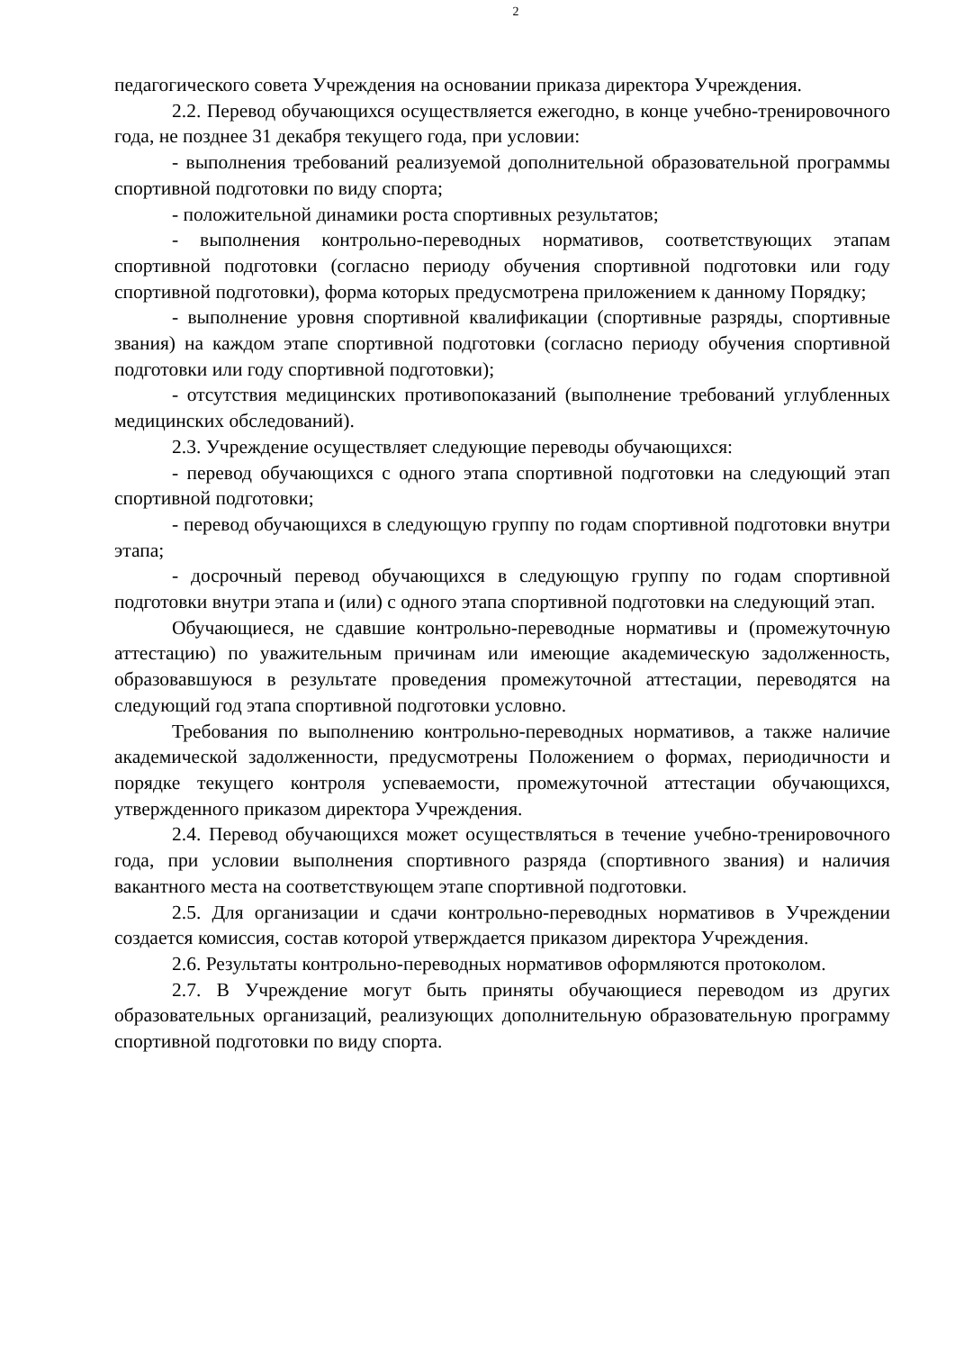2
педагогического совета Учреждения на основании приказа директора Учреждения.
2.2. Перевод обучающихся осуществляется ежегодно, в конце учебно-тренировочного года, не позднее 31 декабря текущего года, при условии:
- выполнения требований реализуемой дополнительной образовательной программы спортивной подготовки по виду спорта;
- положительной динамики роста спортивных результатов;
- выполнения контрольно-переводных нормативов, соответствующих этапам спортивной подготовки (согласно периоду обучения спортивной подготовки или году спортивной подготовки), форма которых предусмотрена приложением к данному Порядку;
- выполнение уровня спортивной квалификации (спортивные разряды, спортивные звания) на каждом этапе спортивной подготовки (согласно периоду обучения спортивной подготовки или году спортивной подготовки);
- отсутствия медицинских противопоказаний (выполнение требований углубленных медицинских обследований).
2.3. Учреждение осуществляет следующие переводы обучающихся:
- перевод обучающихся с одного этапа спортивной подготовки на следующий этап спортивной подготовки;
- перевод обучающихся в следующую группу по годам спортивной подготовки внутри этапа;
- досрочный перевод обучающихся в следующую группу по годам спортивной подготовки внутри этапа и (или) с одного этапа спортивной подготовки на следующий этап.
Обучающиеся, не сдавшие контрольно-переводные нормативы и (промежуточную аттестацию) по уважительным причинам или имеющие академическую задолженность, образовавшуюся в результате проведения промежуточной аттестации, переводятся на следующий год этапа спортивной подготовки условно.
Требования по выполнению контрольно-переводных нормативов, а также наличие академической задолженности, предусмотрены Положением о формах, периодичности и порядке текущего контроля успеваемости, промежуточной аттестации обучающихся, утвержденного приказом директора Учреждения.
2.4. Перевод обучающихся может осуществляться в течение учебно-тренировочного года, при условии выполнения спортивного разряда (спортивного звания) и наличия вакантного места на соответствующем этапе спортивной подготовки.
2.5. Для организации и сдачи контрольно-переводных нормативов в Учреждении создается комиссия, состав которой утверждается приказом директора Учреждения.
2.6. Результаты контрольно-переводных нормативов оформляются протоколом.
2.7. В Учреждение могут быть приняты обучающиеся переводом из других образовательных организаций, реализующих дополнительную образовательную программу спортивной подготовки по виду спорта.